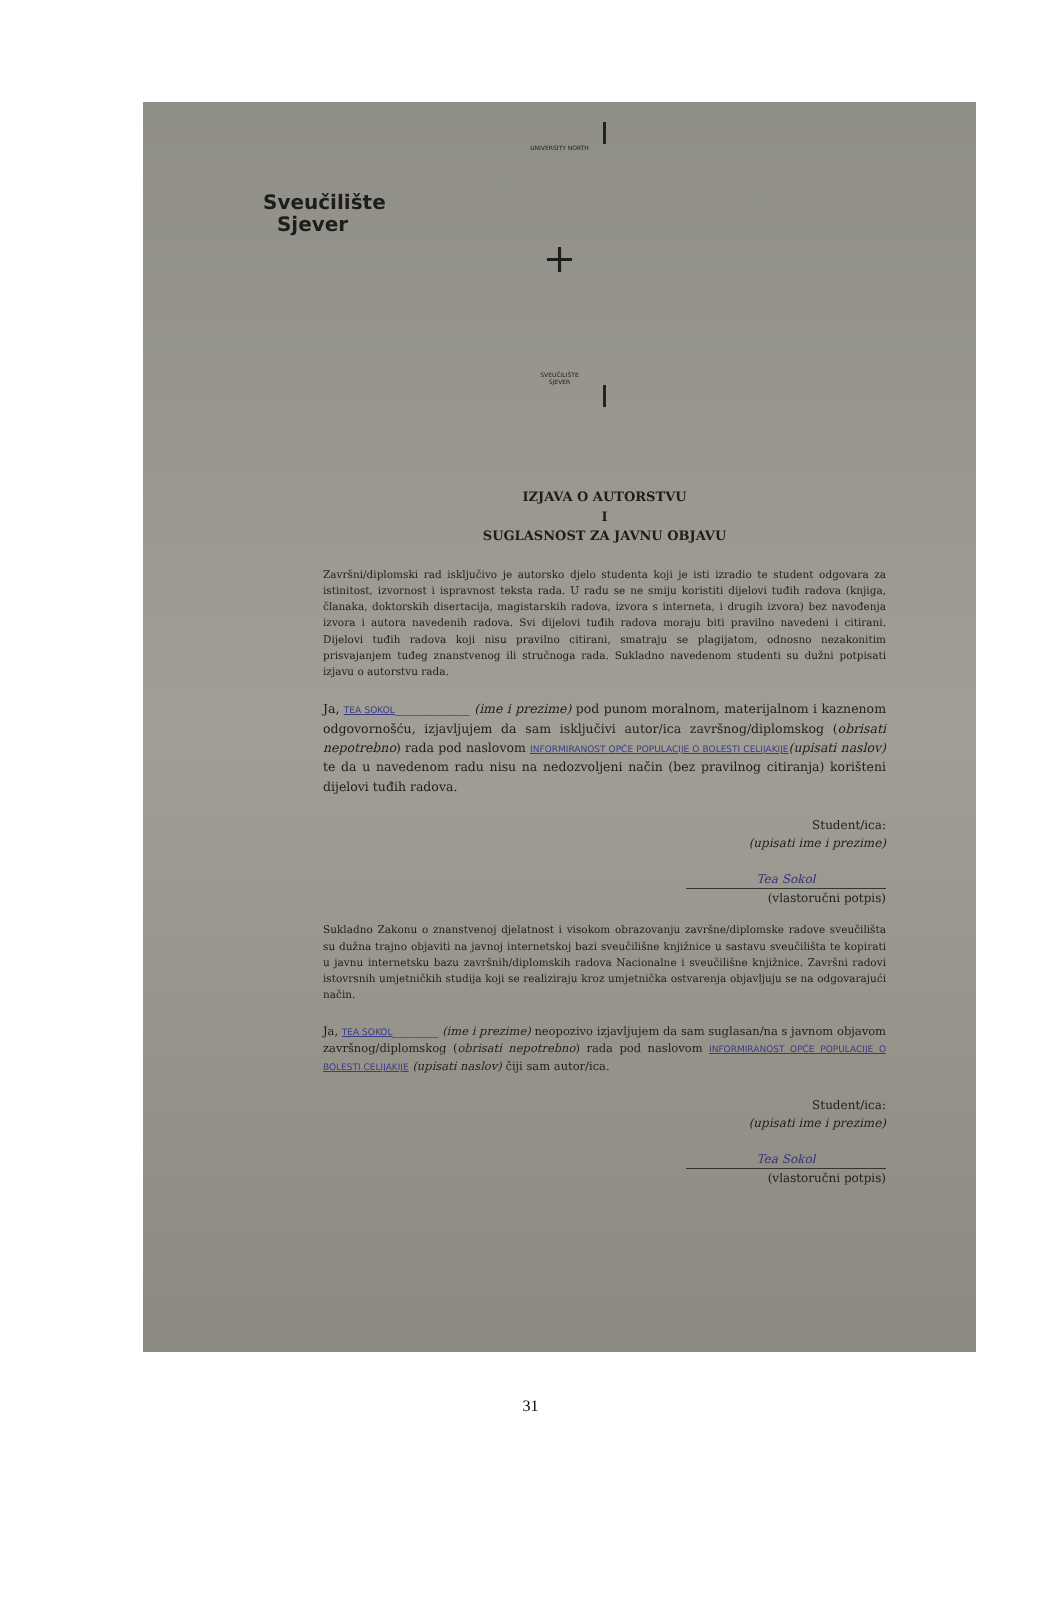UNIVERSITY NORTH
Sveučilište
Sjever
+
SVEUČILIŠTE
SJEVER
IZJAVA O AUTORSTVU
I
SUGLASNOST ZA JAVNU OBJAVU
Završni/diplomski rad isključivo je autorsko djelo studenta koji je isti izradio te student odgovara za istinitost, izvornost i ispravnost teksta rada. U radu se ne smiju koristiti dijelovi tuđih radova (knjiga, članaka, doktorskih disertacija, magistarskih radova, izvora s interneta, i drugih izvora) bez navođenja izvora i autora navedenih radova. Svi dijelovi tuđih radova moraju biti pravilno navedeni i citirani. Dijelovi tuđih radova koji nisu pravilno citirani, smatraju se plagijatom, odnosno nezakonitim prisvajanjem tuđeg znanstvenog ili stručnoga rada. Sukladno navedenom studenti su dužni potpisati izjavu o autorstvu rada.
Ja, TEA SOKOL____________ (ime i prezime) pod punom moralnom, materijalnom i kaznenom odgovornošću, izjavljujem da sam isključivi autor/ica završnog/diplomskog (obrisati nepotrebno) rada pod naslovom INFORMIRANOST OPĆE POPULACIJE O BOLESTI CELIJAKIJE(upisati naslov) te da u navedenom radu nisu na nedozvoljeni način (bez pravilnog citiranja) korišteni dijelovi tuđih radova.
Student/ica:
(upisati ime i prezime)
Tea Sokol
(vlastoručni potpis)
Sukladno Zakonu o znanstvenoj djelatnost i visokom obrazovanju završne/diplomske radove sveučilišta su dužna trajno objaviti na javnoj internetskoj bazi sveučilišne knjižnice u sastavu sveučilišta te kopirati u javnu internetsku bazu završnih/diplomskih radova Nacionalne i sveučilišne knjižnice. Završni radovi istovrsnih umjetničkih studija koji se realiziraju kroz umjetnička ostvarenja objavljuju se na odgovarajući način.
Ja, TEA SOKOL________ (ime i prezime) neopozivo izjavljujem da sam suglasan/na s javnom objavom završnog/diplomskog (obrisati nepotrebno) rada pod naslovom INFORMIRANOST OPĆE POPULACIJE O BOLESTI CELIJAKIJE (upisati naslov) čiji sam autor/ica.
Student/ica:
(upisati ime i prezime)
Tea Sokol
(vlastoručni potpis)
31